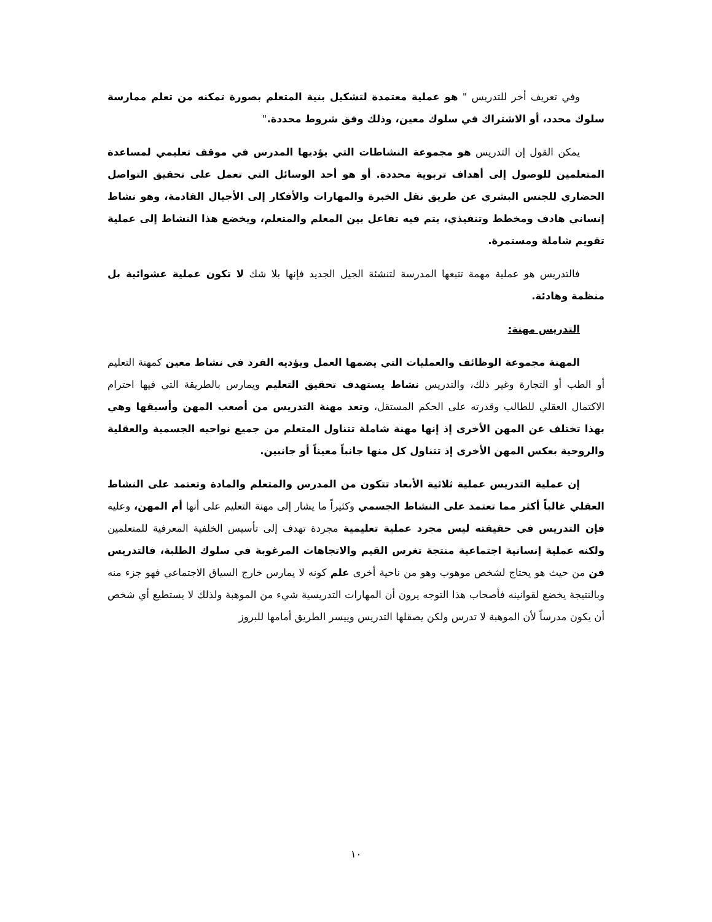وفي تعريف أخر للتدريس " هو عملية معتمدة لتشكيل بنية المتعلم بصورة تمكنه من تعلم ممارسة سلوك محدد، أو الاشتراك في سلوك معين، وذلك وفق شروط محددة."
يمكن القول إن التدريس هو مجموعة النشاطات التي يؤديها المدرس في موقف تعليمي لمساعدة المتعلمين للوصول إلى أهداف تربوية محددة. أو هو أحد الوسائل التي تعمل على تحقيق التواصل الحضاري للجنس البشري عن طريق نقل الخبرة والمهارات والأفكار إلى الأجيال القادمة، وهو نشاط إنساني هادف ومخطط وتنفيذي، يتم فيه تفاعل بين المعلم والمتعلم، ويخضع هذا النشاط إلى عملية تقويم شاملة ومستمرة.
فالتدريس هو عملية مهمة تتبعها المدرسة لتنشئة الجيل الجديد فإنها بلا شك لا تكون عملية عشوائية بل منظمة وهادئة.
التدريس مهنة:
المهنة مجموعة الوظائف والعمليات التي يضمها العمل ويؤديه الفرد في نشاط معين كمهنة التعليم أو الطب أو التجارة وغير ذلك، والتدريس نشاط يستهدف تحقيق التعليم ويمارس بالطريقة التي فيها احترام الاكتمال العقلي للطالب وقدرته على الحكم المستقل، وتعد مهنة التدريس من أصعب المهن وأسبقها وهي بهذا تختلف عن المهن الأخرى إذ إنها مهنة شاملة تتناول المتعلم من جميع نواحيه الجسمية والعقلية والروحية بعكس المهن الأخرى إذ تتناول كل منها جانباً معيناً أو جانبين.
إن عملية التدريس عملية ثلاثية الأبعاد تتكون من المدرس والمتعلم والمادة وتعتمد على النشاط العقلي غالباً أكثر مما تعتمد على النشاط الجسمي وكثيراً ما يشار إلى مهنة التعليم على أنها أم المهن، وعليه فإن التدريس في حقيقته ليس مجرد عملية تعليمية مجردة تهدف إلى تأسيس الخلفية المعرفية للمتعلمين ولكنه عملية إنسانية اجتماعية منتجة تغرس القيم والاتجاهات المرغوبة في سلوك الطلبة، فالتدريس فن من حيث هو يحتاج لشخص موهوب وهو من ناحية أخرى علم كونه لا يمارس خارج السياق الاجتماعي فهو جزء منه وبالنتيجة يخضع لقوانينه فأصحاب هذا التوجه يرون أن المهارات التدريسية شيء من الموهبة ولذلك لا يستطيع أي شخص أن يكون مدرساً لأن الموهبة لا تدرس ولكن يصقلها التدريس وييسر الطريق أمامها للبروز
١٠